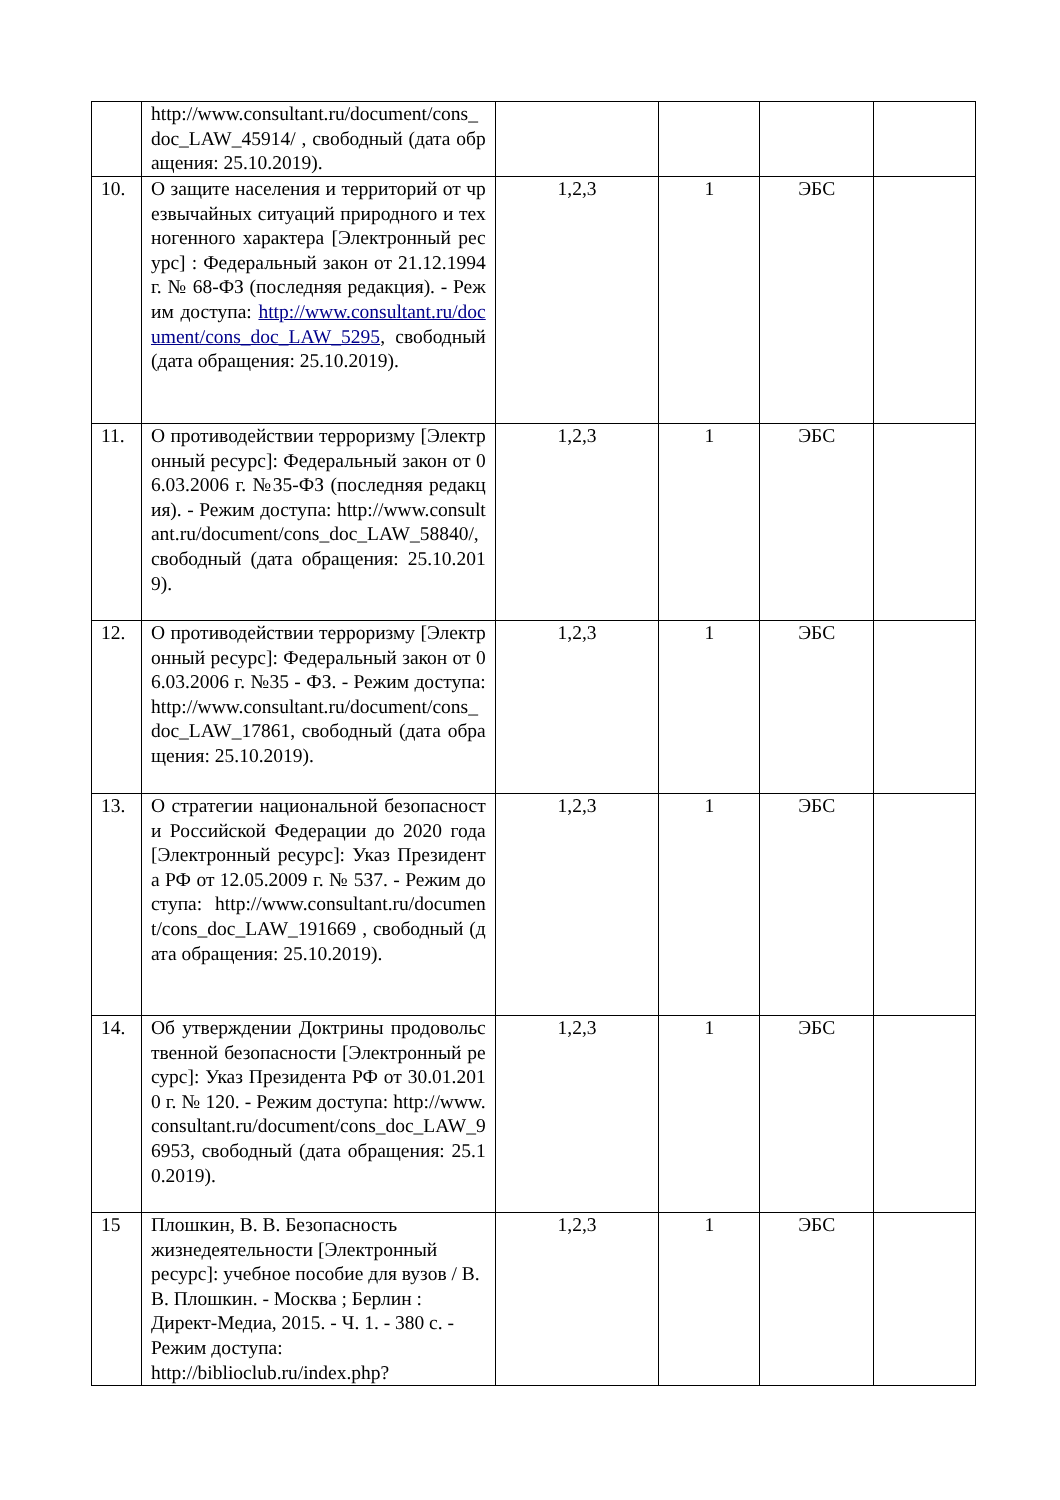| | http://www.consultant.ru/document/cons_doc_LAW_45914/ , свободный (дата обращения: 25.10.2019). | | | | |
| 10. | О защите населения и территорий от чрезвычайных ситуаций природного и техногенного характера [Электронный ресурс] : Федеральный закон от 21.12.1994 г. № 68-ФЗ (последняя редакция). - Режим доступа: http://www.consultant.ru/document/cons_doc_LAW_5295 , свободный (дата обращения: 25.10.2019). | 1,2,3 | 1 | ЭБС | |
| 11. | О противодействии терроризму [Электронный ресурс]: Федеральный закон от 06.03.2006 г. №35-ФЗ (последняя редакция). - Режим доступа: http://www.consultant.ru/document/cons_doc_LAW_58840/, свободный (дата обращения: 25.10.2019). | 1,2,3 | 1 | ЭБС | |
| 12. | О противодействии терроризму [Электронный ресурс]: Федеральный закон от 06.03.2006 г. №35 - ФЗ. - Режим доступа: http://www.consultant.ru/document/cons_doc_LAW_17861, свободный (дата обращения: 25.10.2019). | 1,2,3 | 1 | ЭБС | |
| 13. | О стратегии национальной безопасности Российской Федерации до 2020 года [Электронный ресурс]: Указ Президента РФ от 12.05.2009 г. № 537. - Режим доступа: http://www.consultant.ru/document/cons_doc_LAW_191669 , свободный (дата обращения: 25.10.2019). | 1,2,3 | 1 | ЭБС | |
| 14. | Об утверждении Доктрины продовольственной безопасности [Электронный ресурс]: Указ Президента РФ от 30.01.2010 г. № 120. - Режим доступа: http://www.consultant.ru/document/cons_doc_LAW_96953, свободный (дата обращения: 25.10.2019). | 1,2,3 | 1 | ЭБС | |
| 15 | Плошкин, В. В. Безопасность жизнедеятельности [Электронный ресурс]: учебное пособие для вузов / В. В. Плошкин. - Москва ; Берлин : Директ-Медиа, 2015. - Ч. 1. - 380 с. - Режим доступа: http://biblioclub.ru/index.php? | 1,2,3 | 1 | ЭБС | |